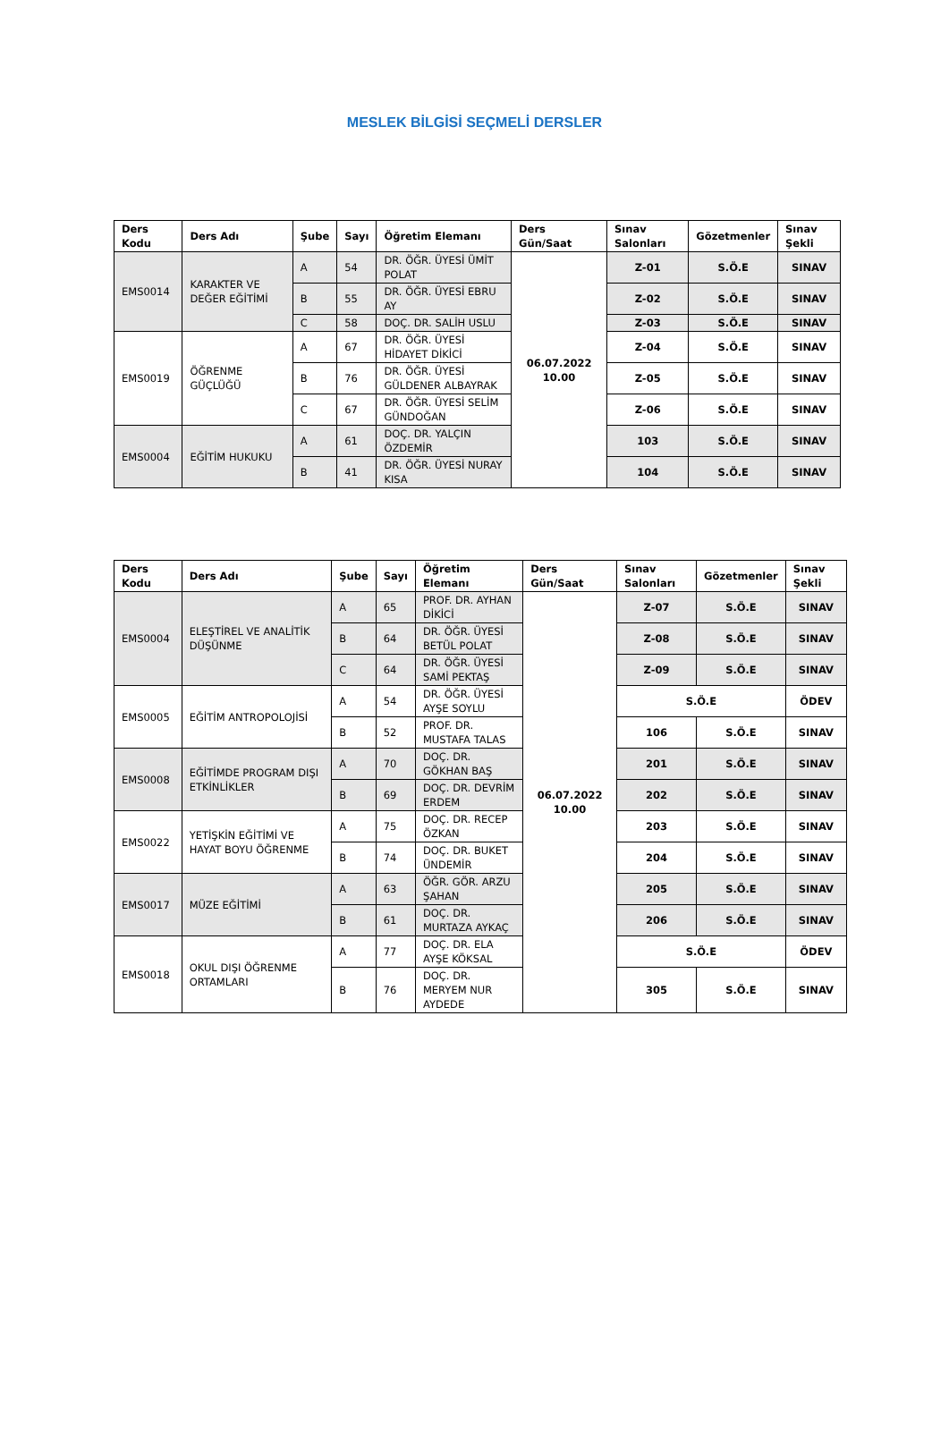MESLEK BİLGİSİ SEÇMELİ DERSLER
| Ders Kodu | Ders Adı | Şube | Sayı | Öğretim Elemanı | Ders Gün/Saat | Sınav Salonları | Gözetmenler | Sınav Şekli |
| --- | --- | --- | --- | --- | --- | --- | --- | --- |
| EMS0014 | KARAKTER VE DEĞER EĞİTİMİ | A | 54 | DR. ÖĞR. ÜYESİ ÜMİT POLAT | 06.07.2022 10.00 | Z-01 | S.Ö.E | SINAV |
| | | B | 55 | DR. ÖĞR. ÜYESİ EBRU AY | | Z-02 | S.Ö.E | SINAV |
| | | C | 58 | DOÇ. DR. SALİH USLU | | Z-03 | S.Ö.E | SINAV |
| EMS0019 | ÖĞRENME GÜÇLÜĞÜ | A | 67 | DR. ÖĞR. ÜYESİ HİDAYET DİKİCİ | | Z-04 | S.Ö.E | SINAV |
| | | B | 76 | DR. ÖĞR. ÜYESİ GÜLDENER ALBAYRAK | | Z-05 | S.Ö.E | SINAV |
| | | C | 67 | DR. ÖĞR. ÜYESİ SELİM GÜNDOĞAN | | Z-06 | S.Ö.E | SINAV |
| EMS0004 | EĞİTİM HUKUKU | A | 61 | DOÇ. DR. YALÇIN ÖZDEMİR | | 103 | S.Ö.E | SINAV |
| | | B | 41 | DR. ÖĞR. ÜYESİ NURAY KISA | | 104 | S.Ö.E | SINAV |
| Ders Kodu | Ders Adı | Şube | Sayı | Öğretim Elemanı | Ders Gün/Saat | Sınav Salonları | Gözetmenler | Sınav Şekli |
| --- | --- | --- | --- | --- | --- | --- | --- | --- |
| EMS0004 | ELEŞTİREL VE ANALİTİK DÜŞÜNME | A | 65 | PROF. DR. AYHAN DİKİCİ | 06.07.2022 10.00 | Z-07 | S.Ö.E | SINAV |
| | | B | 64 | DR. ÖĞR. ÜYESİ BETÜL POLAT | | Z-08 | S.Ö.E | SINAV |
| | | C | 64 | DR. ÖĞR. ÜYESİ SAMİ PEKTAŞ | | Z-09 | S.Ö.E | SINAV |
| EMS0005 | EĞİTİM ANTROPOLOJİSİ | A | 54 | DR. ÖĞR. ÜYESİ AYŞE SOYLU | | S.Ö.E | | ÖDEV |
| | | B | 52 | PROF. DR. MUSTAFA TALAS | | 106 | S.Ö.E | SINAV |
| EMS0008 | EĞİTİMDE PROGRAM DIŞI ETKİNLİKLER | A | 70 | DOÇ. DR. GÖKHAN BAŞ | | 201 | S.Ö.E | SINAV |
| | | B | 69 | DOÇ. DR. DEVRİM ERDEM | | 202 | S.Ö.E | SINAV |
| EMS0022 | YETİŞKİN EĞİTİMİ VE HAYAT BOYU ÖĞRENME | A | 75 | DOÇ. DR. RECEP ÖZKAN | | 203 | S.Ö.E | SINAV |
| | | B | 74 | DOÇ. DR. BUKET ÜNDEMİR | | 204 | S.Ö.E | SINAV |
| EMS0017 | MÜZE EĞİTİMİ | A | 63 | ÖĞR. GÖR. ARZU ŞAHAN | | 205 | S.Ö.E | SINAV |
| | | B | 61 | DOÇ. DR. MURTAZA AYKAÇ | | 206 | S.Ö.E | SINAV |
| EMS0018 | OKUL DIŞI ÖĞRENME ORTAMLARI | A | 77 | DOÇ. DR. ELA AYŞE KÖKSAL | | S.Ö.E | | ÖDEV |
| | | B | 76 | DOÇ. DR. MERYEM NUR AYDEDE | | 305 | S.Ö.E | SINAV |